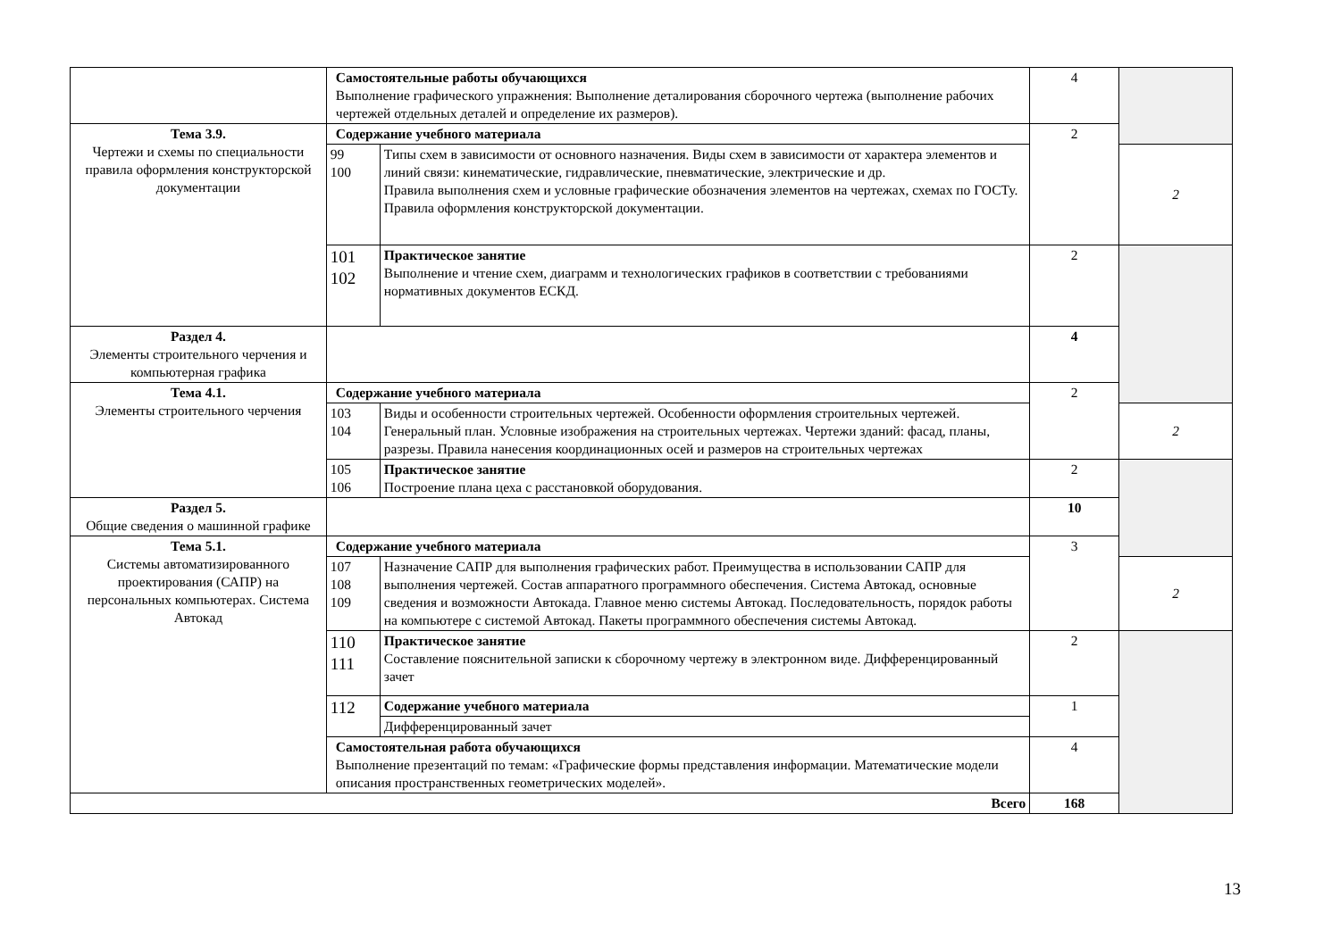| | Самостоятельные работы обучающихся Выполнение графического упражнения: Выполнение деталирования сборочного чертежа (выполнение рабочих чертежей отдельных деталей и определение их размеров). | | 4 | |
| Тема 3.9. Чертежи и схемы по специальности правила оформления конструкторской документации | Содержание учебного материала | | 2 | |
| | 99 100 | Типы схем в зависимости от основного назначения. Виды схем в зависимости от характера элементов и линий связи: кинематические, гидравлические, пневматические, электрические и др. Правила выполнения схем и условные графические обозначения элементов на чертежах, схемах по ГОСТу. Правила оформления конструкторской документации. | | 2 |
| | 101 102 | Практическое занятие Выполнение и чтение схем, диаграмм и технологических графиков в соответствии с требованиями нормативных документов ЕСКД. | 2 | |
| Раздел 4. Элементы строительного черчения и компьютерная графика | | | 4 | |
| Тема 4.1. Элементы строительного черчения | Содержание учебного материала | | 2 | |
| | 103 104 | Виды и особенности строительных чертежей. Особенности оформления строительных чертежей. Генеральный план. Условные изображения на строительных чертежах. Чертежи зданий: фасад, планы, разрезы. Правила нанесения координационных осей и размеров на строительных чертежах | | 2 |
| | 105 106 | Практическое занятие Построение плана цеха с расстановкой оборудования. | 2 | |
| Раздел 5. Общие сведения о машинной графике | | | 10 | |
| Тема 5.1. Системы автоматизированного проектирования (САПР) на персональных компьютерах. Система Автокад | Содержание учебного материала | | 3 | |
| | 107 108 109 | Назначение САПР для выполнения графических работ. Преимущества в использовании САПР для выполнения чертежей. Состав аппаратного программного обеспечения. Система Автокад, основные сведения и возможности Автокада. Главное меню системы Автокад. Последовательность, порядок работы на компьютере с системой Автокад. Пакеты программного обеспечения системы Автокад. | | 2 |
| | 110 111 | Практическое занятие Составление пояснительной записки к сборочному чертежу в электронном виде. Дифференцированный зачет | 2 | |
| | 112 | Содержание учебного материала | 1 | |
| | | Дифференцированный зачет | | |
| | Самостоятельная работа обучающихся Выполнение презентаций по темам: «Графические формы представления информации. Математические модели описания пространственных геометрических моделей». | | 4 | |
| Всего | | | 168 | |
13